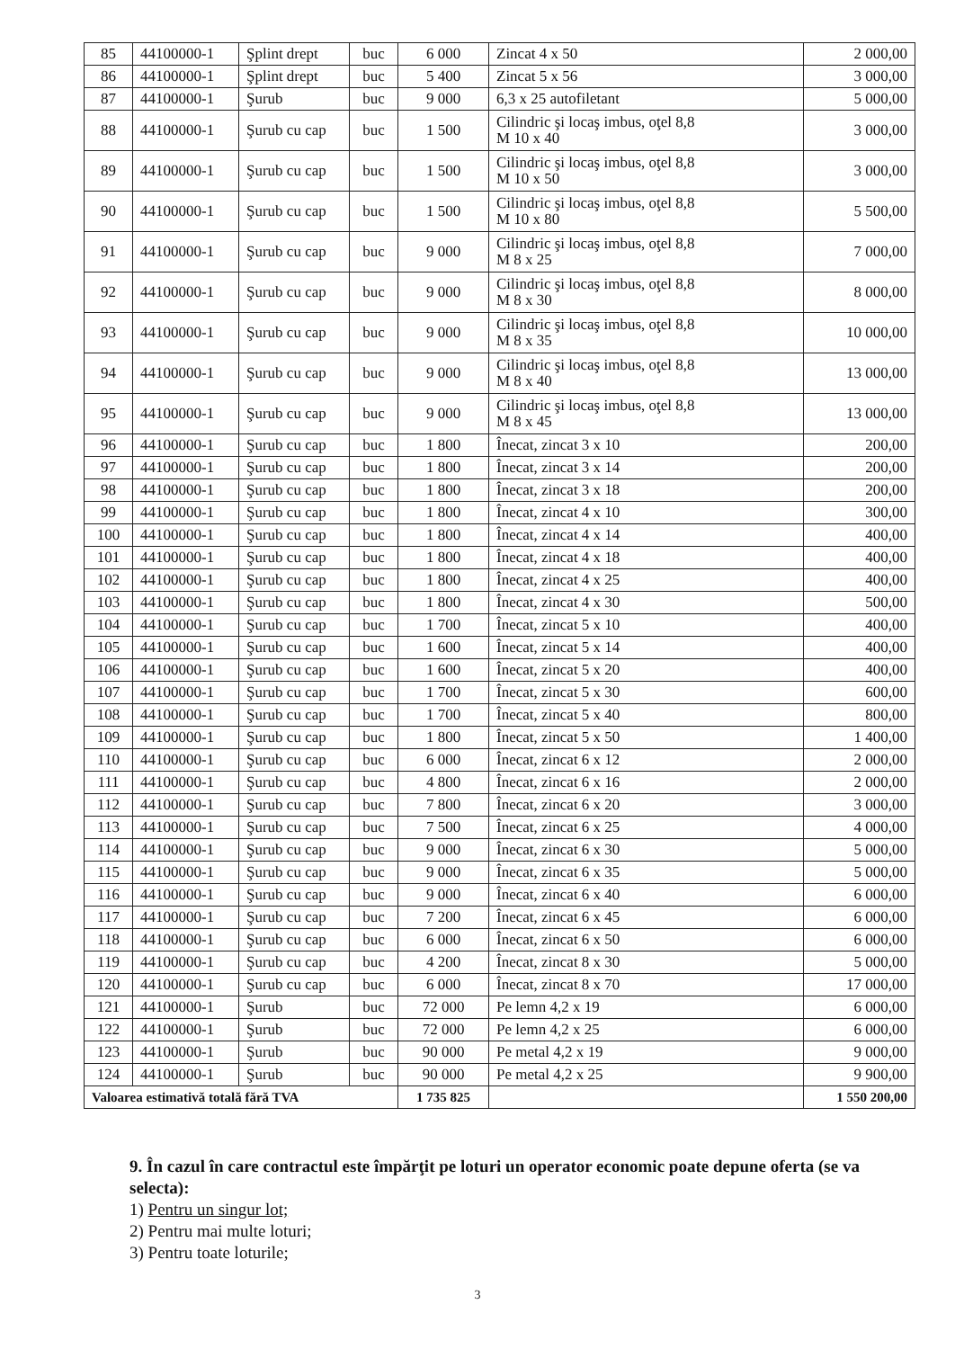| 85 | 44100000-1 | Şplint drept | buc | 6 000 | Zincat 4 x 50 | 2 000,00 |
| 86 | 44100000-1 | Şplint drept | buc | 5 400 | Zincat 5 x 56 | 3 000,00 |
| 87 | 44100000-1 | Şurub | buc | 9 000 | 6,3 x 25 autofiletant | 5 000,00 |
| 88 | 44100000-1 | Şurub cu cap | buc | 1 500 | Cilindric şi locaş imbus, oţel 8,8 M 10 x 40 | 3 000,00 |
| 89 | 44100000-1 | Şurub cu cap | buc | 1 500 | Cilindric şi locaş imbus, oţel 8,8 M 10 x 50 | 3 000,00 |
| 90 | 44100000-1 | Şurub cu cap | buc | 1 500 | Cilindric şi locaş imbus, oţel 8,8 M 10 x 80 | 5 500,00 |
| 91 | 44100000-1 | Şurub cu cap | buc | 9 000 | Cilindric şi locaş imbus, oţel 8,8 M 8 x 25 | 7 000,00 |
| 92 | 44100000-1 | Şurub cu cap | buc | 9 000 | Cilindric şi locaş imbus, oţel 8,8 M 8 x 30 | 8 000,00 |
| 93 | 44100000-1 | Şurub cu cap | buc | 9 000 | Cilindric şi locaş imbus, oţel 8,8 M 8 x 35 | 10 000,00 |
| 94 | 44100000-1 | Şurub cu cap | buc | 9 000 | Cilindric şi locaş imbus, oţel 8,8 M 8 x 40 | 13 000,00 |
| 95 | 44100000-1 | Şurub cu cap | buc | 9 000 | Cilindric şi locaş imbus, oţel 8,8 M 8 x 45 | 13 000,00 |
| 96 | 44100000-1 | Şurub cu cap | buc | 1 800 | Înecat, zincat 3 x 10 | 200,00 |
| 97 | 44100000-1 | Şurub cu cap | buc | 1 800 | Înecat, zincat 3 x 14 | 200,00 |
| 98 | 44100000-1 | Şurub cu cap | buc | 1 800 | Înecat, zincat 3 x 18 | 200,00 |
| 99 | 44100000-1 | Şurub cu cap | buc | 1 800 | Înecat, zincat 4 x 10 | 300,00 |
| 100 | 44100000-1 | Şurub cu cap | buc | 1 800 | Înecat, zincat 4 x 14 | 400,00 |
| 101 | 44100000-1 | Şurub cu cap | buc | 1 800 | Înecat, zincat 4 x 18 | 400,00 |
| 102 | 44100000-1 | Şurub cu cap | buc | 1 800 | Înecat, zincat 4 x 25 | 400,00 |
| 103 | 44100000-1 | Şurub cu cap | buc | 1 800 | Înecat, zincat 4 x 30 | 500,00 |
| 104 | 44100000-1 | Şurub cu cap | buc | 1 700 | Înecat, zincat 5 x 10 | 400,00 |
| 105 | 44100000-1 | Şurub cu cap | buc | 1 600 | Înecat, zincat 5 x 14 | 400,00 |
| 106 | 44100000-1 | Şurub cu cap | buc | 1 600 | Înecat, zincat 5 x 20 | 400,00 |
| 107 | 44100000-1 | Şurub cu cap | buc | 1 700 | Înecat, zincat 5 x 30 | 600,00 |
| 108 | 44100000-1 | Şurub cu cap | buc | 1 700 | Înecat, zincat 5 x 40 | 800,00 |
| 109 | 44100000-1 | Şurub cu cap | buc | 1 800 | Înecat, zincat 5 x 50 | 1 400,00 |
| 110 | 44100000-1 | Şurub cu cap | buc | 6 000 | Înecat, zincat 6 x 12 | 2 000,00 |
| 111 | 44100000-1 | Şurub cu cap | buc | 4 800 | Înecat, zincat 6 x 16 | 2 000,00 |
| 112 | 44100000-1 | Şurub cu cap | buc | 7 800 | Înecat, zincat 6 x 20 | 3 000,00 |
| 113 | 44100000-1 | Şurub cu cap | buc | 7 500 | Înecat, zincat 6 x 25 | 4 000,00 |
| 114 | 44100000-1 | Şurub cu cap | buc | 9 000 | Înecat, zincat 6 x 30 | 5 000,00 |
| 115 | 44100000-1 | Şurub cu cap | buc | 9 000 | Înecat, zincat 6 x 35 | 5 000,00 |
| 116 | 44100000-1 | Şurub cu cap | buc | 9 000 | Înecat, zincat 6 x 40 | 6 000,00 |
| 117 | 44100000-1 | Şurub cu cap | buc | 7 200 | Înecat, zincat 6 x 45 | 6 000,00 |
| 118 | 44100000-1 | Şurub cu cap | buc | 6 000 | Înecat, zincat 6 x 50 | 6 000,00 |
| 119 | 44100000-1 | Şurub cu cap | buc | 4 200 | Înecat, zincat 8 x 30 | 5 000,00 |
| 120 | 44100000-1 | Şurub cu cap | buc | 6 000 | Înecat, zincat 8 x 70 | 17 000,00 |
| 121 | 44100000-1 | Şurub | buc | 72 000 | Pe lemn 4,2 x 19 | 6 000,00 |
| 122 | 44100000-1 | Şurub | buc | 72 000 | Pe lemn 4,2 x 25 | 6 000,00 |
| 123 | 44100000-1 | Şurub | buc | 90 000 | Pe metal 4,2 x 19 | 9 000,00 |
| 124 | 44100000-1 | Şurub | buc | 90 000 | Pe metal 4,2 x 25 | 9 900,00 |
| Valoarea estimativă totală fără TVA | | | | 1 735 825 | | 1 550 200,00 |
9. În cazul în care contractul este împărţit pe loturi un operator economic poate depune oferta (se va selecta):
1) Pentru un singur lot;
2) Pentru mai multe loturi;
3) Pentru toate loturile;
3